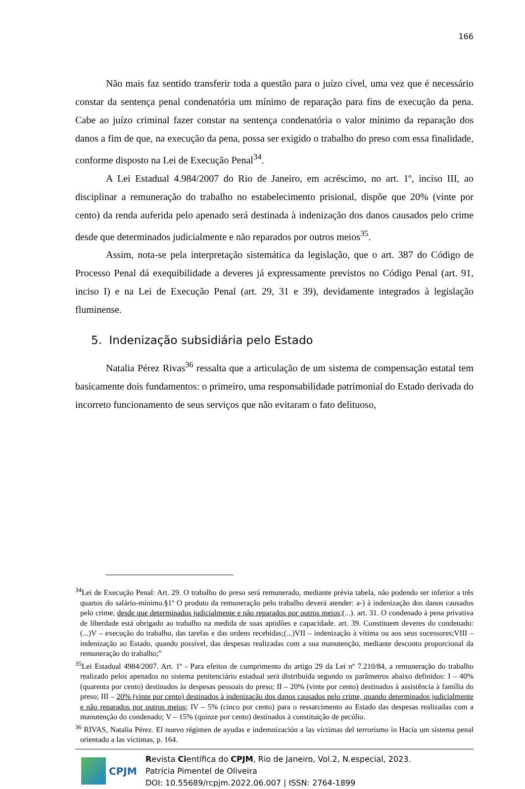166
Não mais faz sentido transferir toda a questão para o juízo cível, uma vez que é necessário constar da sentença penal condenatória um mínimo de reparação para fins de execução da pena. Cabe ao juízo criminal fazer constar na sentença condenatória o valor mínimo da reparação dos danos a fim de que, na execução da pena, possa ser exigido o trabalho do preso com essa finalidade, conforme disposto na Lei de Execução Penal<sup>34</sup>.
A Lei Estadual 4.984/2007 do Rio de Janeiro, em acréscimo, no art. 1º, inciso III, ao disciplinar a remuneração do trabalho no estabelecimento prisional, dispõe que 20% (vinte por cento) da renda auferida pelo apenado será destinada à indenização dos danos causados pelo crime desde que determinados judicialmente e não reparados por outros meios<sup>35</sup>.
Assim, nota-se pela interpretação sistemática da legislação, que o art. 387 do Código de Processo Penal dá exequibilidade a deveres já expressamente previstos no Código Penal (art. 91, inciso I) e na Lei de Execução Penal (art. 29, 31 e 39), devidamente integrados à legislação fluminense.
5. Indenização subsidiária pelo Estado
Natalia Pérez Rivas<sup>36</sup> ressalta que a articulação de um sistema de compensação estatal tem basicamente dois fundamentos: o primeiro, uma responsabilidade patrimonial do Estado derivada do incorreto funcionamento de seus serviços que não evitaram o fato delituoso,
<sup>34</sup> Lei de Execução Penal: Art. 29. O trabalho do preso será remunerado, mediante prévia tabela, não podendo ser inferior a três quartos do salário-mínimo.§1º O produto da remuneração pelo trabalho deverá atender: a-) à indenização dos danos causados pelo crime, desde que determinados judicialmente e não reparados por outros meios;(...). art. 31. O condenado à pena privativa de liberdade está obrigado ao trabalho na medida de suas aptidões e capacidade. art. 39. Constituem deveres do condenado:(...)V – execução do trabalho, das tarefas e das ordens recebidas;(...)VII – indenização à vítima ou aos seus sucessores;VIII – indenização ao Estado, quando possível, das despesas realizadas com a sua manutenção, mediante desconto proporcional da remuneração do trabalho;”
<sup>35</sup> Lei Estadual 4984/2007. Art. 1º - Para efeitos de cumprimento do artigo 29 da Lei nº 7.210/84, a remuneração do trabalho realizado pelos apenados no sistema penitenciário estadual será distribuída segundo os parâmetros abaixo definidos: I – 40% (quarenta por cento) destinados às despesas pessoais do preso; II – 20% (vinte por cento) destinados à assistência à família do preso; III – 20% (vinte por cento) destinados à indenização dos danos causados pelo crime, quando determinados judicialmente e não reparados por outros meios; IV – 5% (cinco por cento) para o ressarcimento ao Estado das despesas realizadas com a manutenção do condenado; V – 15% (quinze por cento) destinados à constituição de pecúlio.
<sup>36</sup> RIVAS, Natalia Pérez. El nuevo régimen de ayudas e indemnización a las víctimas del terrorismo in Hacia um sistema penal orientado a las víctimas, p. 164.
CPJM
Revista Científica do CPJM, Rio de Janeiro, Vol.2, N.especial, 2023.
Patrícia Pimentel de Oliveira
DOI: 10.55689/rcpjm.2022.06.007 | ISSN: 2764-1899